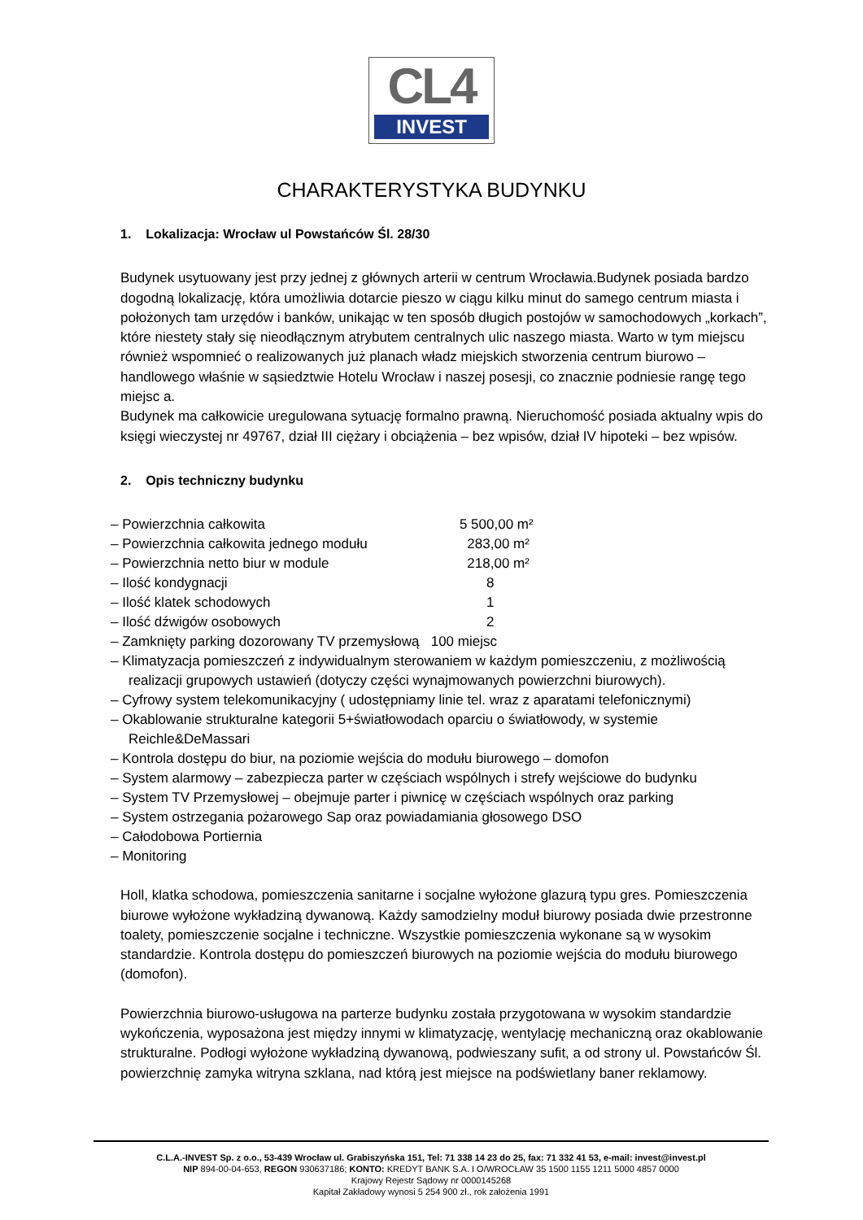CL4
INVEST
CHARAKTERYSTYKA BUDYNKU
1. Lokalizacja: Wrocław ul Powstańców Śl. 28/30
Budynek usytuowany jest przy jednej z głównych arterii w centrum Wrocławia.Budynek posiada bardzo dogodną lokalizację, która umożliwia dotarcie pieszo w ciągu kilku minut do samego centrum miasta i położonych tam urzędów i banków, unikając w ten sposób długich postojów w samochodowych „korkach”, które niestety stały się nieodłącznym atrybutem centralnych ulic naszego miasta. Warto w tym miejscu również wspomnieć o realizowanych już planach władz miejskich stworzenia centrum biurowo – handlowego właśnie w sąsiedztwie Hotelu Wrocław i naszej posesji, co znacznie podniesie rangę tego miejsc a.
Budynek ma całkowicie uregulowana sytuację formalno prawną. Nieruchomość posiada aktualny wpis do księgi wieczystej nr 49767, dział III ciężary i obciążenia – bez wpisów, dział IV hipoteki – bez wpisów.
2. Opis techniczny budynku
– Powierzchnia całkowita 5 500,00 m²
– Powierzchnia całkowita jednego modułu 283,00 m²
– Powierzchnia netto biur w module 218,00 m²
– Ilość kondygnacji 8
– Ilość klatek schodowych 1
– Ilość dźwigów osobowych 2
– Zamknięty parking dozorowany TV przemysłową 100 miejsc
– Klimatyzacja pomieszczeń z indywidualnym sterowaniem w każdym pomieszczeniu, z możliwością realizacji grupowych ustawień (dotyczy części wynajmowanych powierzchni biurowych).
– Cyfrowy system telekomunikacyjny ( udostępniamy linie tel. wraz z aparatami telefonicznymi)
– Okablowanie strukturalne kategorii 5+światłowodach oparciu o światłowody, w systemie Reichle&DeMassari
– Kontrola dostępu do biur, na poziomie wejścia do modułu biurowego – domofon
– System alarmowy – zabezpiecza parter w częściach wspólnych i strefy wejściowe do budynku
– System TV Przemysłowej – obejmuje parter i piwnicę w częściach wspólnych oraz parking
– System ostrzegania pożarowego Sap oraz powiadamiania głosowego DSO
– Całodobowa Portiernia
– Monitoring
Holl, klatka schodowa, pomieszczenia sanitarne i socjalne wyłożone glazurą typu gres. Pomieszczenia biurowe wyłożone wykładziną dywanową. Każdy samodzielny moduł biurowy posiada dwie przestronne toalety, pomieszczenie socjalne i techniczne. Wszystkie pomieszczenia wykonane są w wysokim standardzie. Kontrola dostępu do pomieszczeń biurowych na poziomie wejścia do modułu biurowego (domofon).
Powierzchnia biurowo-usługowa na parterze budynku została przygotowana w wysokim standardzie wykończenia, wyposażona jest między innymi w klimatyzację, wentylację mechaniczną oraz okablowanie strukturalne. Podłogi wyłożone wykładziną dywanową, podwieszany sufit, a od strony ul. Powstańców Śl. powierzchnię zamyka witryna szklana, nad którą jest miejsce na podświetlany baner reklamowy.
C.L.A.-INVEST Sp. z o.o., 53-439 Wrocław ul. Grabiszyńska 151, Tel: 71 338 14 23 do 25, fax: 71 332 41 53, e-mail: invest@invest.pl
NIP 894-00-04-653, REGON 930637186; KONTO: KREDYT BANK S.A. I O/WROCŁAW 35 1500 1155 1211 5000 4857 0000
Krajowy Rejestr Sądowy nr 0000145268
Kapitał Zakładowy wynosi 5 254 900 zł., rok założenia 1991